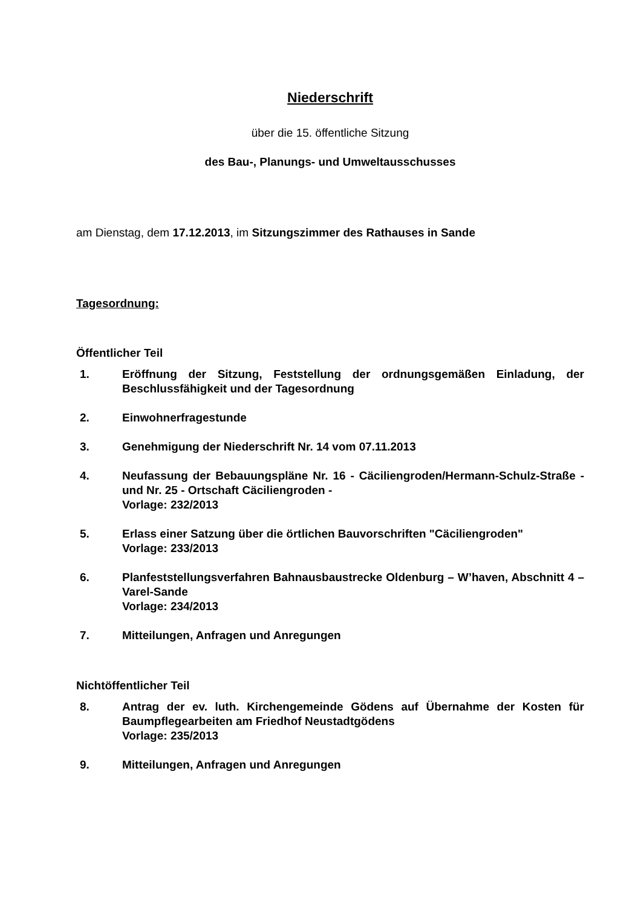Niederschrift
über die 15. öffentliche Sitzung
des Bau-, Planungs- und Umweltausschusses
am Dienstag, dem 17.12.2013, im Sitzungszimmer des Rathauses in Sande
Tagesordnung:
Öffentlicher Teil
1. Eröffnung der Sitzung, Feststellung der ordnungsgemäßen Einladung, der Beschlussfähigkeit und der Tagesordnung
2. Einwohnerfragestunde
3. Genehmigung der Niederschrift Nr. 14 vom 07.11.2013
4. Neufassung der Bebauungspläne Nr. 16 - Cäciliengroden/Hermann-Schulz-Straße - und Nr. 25 - Ortschaft Cäciliengroden -
Vorlage: 232/2013
5. Erlass einer Satzung über die örtlichen Bauvorschriften "Cäciliengroden"
Vorlage: 233/2013
6. Planfeststellungsverfahren Bahnausbaustrecke Oldenburg – W’haven, Abschnitt 4 – Varel-Sande
Vorlage: 234/2013
7. Mitteilungen, Anfragen und Anregungen
Nichtöffentlicher Teil
8. Antrag der ev. luth. Kirchengemeinde Gödens auf Übernahme der Kosten für Baumpflegearbeiten am Friedhof Neustadtgödens
Vorlage: 235/2013
9. Mitteilungen, Anfragen und Anregungen